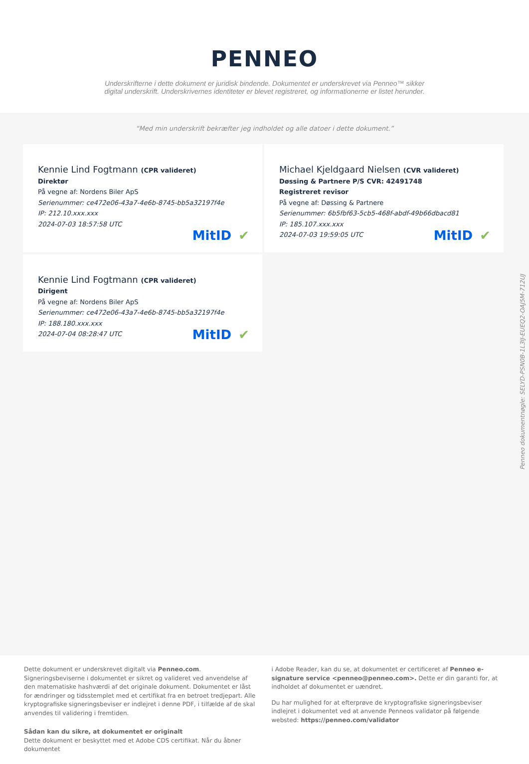PENNEO
Underskrifterne i dette dokument er juridisk bindende. Dokumentet er underskrevet via Penneo™ sikker digital underskrift. Underskrivernes identiteter er blevet registreret, og informationerne er listet herunder.
“Med min underskrift bekræfter jeg indholdet og alle datoer i dette dokument.”
Kennie Lind Fogtmann (CPR valideret)
Direktør
På vegne af: Nordens Biler ApS
Serienummer: ce472e06-43a7-4e6b-8745-bb5a32197f4e
IP: 212.10.xxx.xxx
2024-07-03 18:57:58 UTC
MitID ✔
Michael Kjeldgaard Nielsen (CVR valideret)
Døssing & Partnere P/S CVR: 42491748
Registreret revisor
På vegne af: Døssing & Partnere
Serienummer: 6b5fbf63-5cb5-468f-abdf-49b66dbacd81
IP: 185.107.xxx.xxx
2024-07-03 19:59:05 UTC
MitID ✔
Kennie Lind Fogtmann (CPR valideret)
Dirigent
På vegne af: Nordens Biler ApS
Serienummer: ce472e06-43a7-4e6b-8745-bb5a32197f4e
IP: 188.180.xxx.xxx
2024-07-04 08:28:47 UTC
MitID ✔
Dette dokument er underskrevet digitalt via Penneo.com. Signeringsbeviserne i dokumentet er sikret og valideret ved anvendelse af den matematiske hashværdi af det originale dokument. Dokumentet er låst for ændringer og tidsstemplet med et certifikat fra en betroet tredjepart. Alle kryptografiske signeringsbeviser er indlejret i denne PDF, i tilfælde af de skal anvendes til validering i fremtiden.
Sådan kan du sikre, at dokumentet er originalt
Dette dokument er beskyttet med et Adobe CDS certifikat. Når du åbner dokumentet
i Adobe Reader, kan du se, at dokumentet er certificeret af Penneo e-signature service <penneo@penneo.com>. Dette er din garanti for, at indholdet af dokumentet er uændret.
Du har mulighed for at efterprøve de kryptografiske signeringsbeviser indlejret i dokumentet ved at anvende Penneos validator på følgende websted: https://penneo.com/validator
Penneo dokumentnøgle: SELYD-PSN0B-1L3IJ-EUEQ2-OAJ5M-712UJ